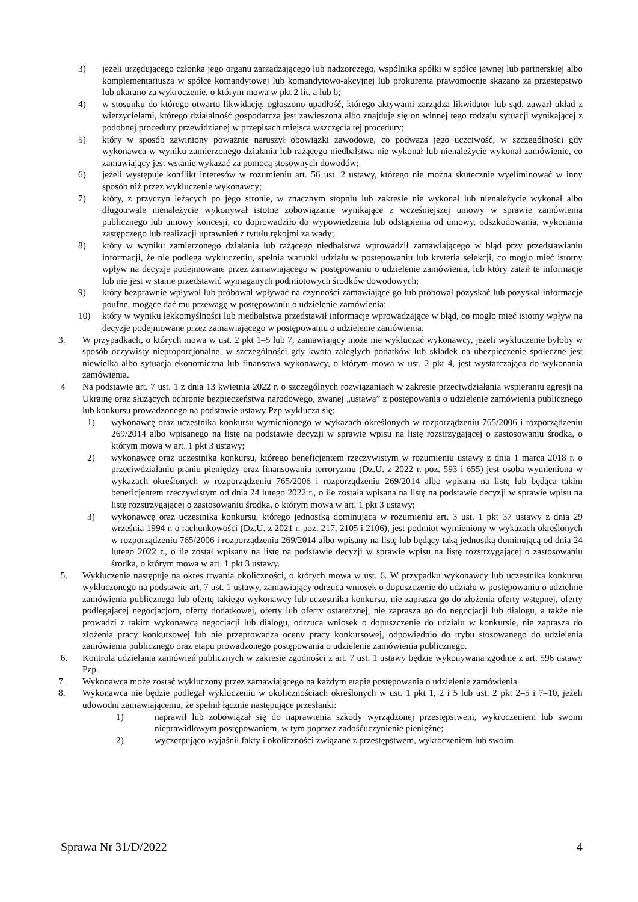3) jeżeli urzędującego członka jego organu zarządzającego lub nadzorczego, wspólnika spółki w spółce jawnej lub partnerskiej albo komplementariusza w spółce komandytowej lub komandytowo-akcyjnej lub prokurenta prawomocnie skazano za przestępstwo lub ukarano za wykroczenie, o którym mowa w pkt 2 lit. a lub b;
4) w stosunku do którego otwarto likwidację, ogłoszono upadłość, którego aktywami zarządza likwidator lub sąd, zawarł układ z wierzycielami, którego działalność gospodarcza jest zawieszona albo znajduje się on winnej tego rodzaju sytuacji wynikającej z podobnej procedury przewidzianej w przepisach miejsca wszczęcia tej procedury;
5) który w sposób zawiniony poważnie naruszył obowiązki zawodowe, co podważa jego uczciwość, w szczególności gdy wykonawca w wyniku zamierzonego działania lub rażącego niedbalstwa nie wykonał lub nienależycie wykonał zamówienie, co zamawiający jest wstanie wykazać za pomocą stosownych dowodów;
6) jeżeli występuje konflikt interesów w rozumieniu art. 56 ust. 2 ustawy, którego nie można skutecznie wyeliminować w inny sposób niż przez wykluczenie wykonawcy;
7) który, z przyczyn leżących po jego stronie, w znacznym stopniu lub zakresie nie wykonał lub nienależycie wykonał albo długotrwale nienależycie wykonywał istotne zobowiązanie wynikające z wcześniejszej umowy w sprawie zamówienia publicznego lub umowy koncesji, co doprowadziło do wypowiedzenia lub odstąpienia od umowy, odszkodowania, wykonania zastępczego lub realizacji uprawnień z tytułu rękojmi za wady;
8) który w wyniku zamierzonego działania lub rażącego niedbalstwa wprowadził zamawiającego w błąd przy przedstawianiu informacji, że nie podlega wykluczeniu, spełnia warunki udziału w postępowaniu lub kryteria selekcji, co mogło mieć istotny wpływ na decyzje podejmowane przez zamawiającego w postępowaniu o udzielenie zamówienia, lub który zataił te informacje lub nie jest w stanie przedstawić wymaganych podmiotowych środków dowodowych;
9) który bezprawnie wpływał lub próbował wpływać na czynności zamawiające go lub próbował pozyskać lub pozyskał informacje poufne, mogące dać mu przewagę w postępowaniu o udzielenie zamówienia;
10) który w wyniku lekkomyślności lub niedbalstwa przedstawił informacje wprowadzające w błąd, co mogło mieć istotny wpływ na decyzje podejmowane przez zamawiającego w postępowaniu o udzielenie zamówienia.
3. W przypadkach, o których mowa w ust. 2 pkt 1–5 lub 7, zamawiający może nie wykluczać wykonawcy, jeżeli wykluczenie byłoby w sposób oczywisty nieproporcjonalne, w szczególności gdy kwota zaległych podatków lub składek na ubezpieczenie społeczne jest niewielka albo sytuacja ekonomiczna lub finansowa wykonawcy, o którym mowa w ust. 2 pkt 4, jest wystarczająca do wykonania zamówienia.
4 Na podstawie art. 7 ust. 1 z dnia 13 kwietnia 2022 r. o szczególnych rozwiązaniach w zakresie przeciwdziałania wspieraniu agresji na Ukrainę oraz służących ochronie bezpieczeństwa narodowego, zwanej „ustawą” z postępowania o udzielenie zamówienia publicznego lub konkursu prowadzonego na podstawie ustawy Pzp wyklucza się:
1) wykonawcę oraz uczestnika konkursu wymienionego w wykazach określonych w rozporządzeniu 765/2006 i rozporządzeniu 269/2014 albo wpisanego na listę na podstawie decyzji w sprawie wpisu na listę rozstrzygającej o zastosowaniu środka, o którym mowa w art. 1 pkt 3 ustawy;
2) wykonawcę oraz uczestnika konkursu, którego beneficjentem rzeczywistym w rozumieniu ustawy z dnia 1 marca 2018 r. o przeciwdziałaniu praniu pieniędzy oraz finansowaniu terroryzmu (Dz.U. z 2022 r. poz. 593 i 655) jest osoba wymieniona w wykazach określonych w rozporządzeniu 765/2006 i rozporządzeniu 269/2014 albo wpisana na listę lub będąca takim beneficjentem rzeczywistym od dnia 24 lutego 2022 r., o ile została wpisana na listę na podstawie decyzji w sprawie wpisu na listę rozstrzygającej o zastosowaniu środka, o którym mowa w art. 1 pkt 3 ustawy;
3) wykonawcę oraz uczestnika konkursu, którego jednostką dominującą w rozumieniu art. 3 ust. 1 pkt 37 ustawy z dnia 29 września 1994 r. o rachunkowości (Dz.U. z 2021 r. poz. 217, 2105 i 2106), jest podmiot wymieniony w wykazach określonych w rozporządzeniu 765/2006 i rozporządzeniu 269/2014 albo wpisany na listę lub będący taką jednostką dominującą od dnia 24 lutego 2022 r., o ile został wpisany na listę na podstawie decyzji w sprawie wpisu na listę rozstrzygającej o zastosowaniu środka, o którym mowa w art. 1 pkt 3 ustawy.
5. Wykluczenie następuje na okres trwania okoliczności, o których mowa w ust. 6. W przypadku wykonawcy lub uczestnika konkursu wykluczonego na podstawie art. 7 ust. 1 ustawy, zamawiający odrzuca wniosek o dopuszczenie do udziału w postępowaniu o udzielnie zamówienia publicznego lub ofertę takiego wykonawcy lub uczestnika konkursu, nie zaprasza go do złożenia oferty wstępnej, oferty podlegającej negocjacjom, oferty dodatkowej, oferty lub oferty ostatecznej, nie zaprasza go do negocjacji lub dialogu, a także nie prowadzi z takim wykonawcą negocjacji lub dialogu, odrzuca wniosek o dopuszczenie do udziału w konkursie, nie zaprasza do złożenia pracy konkursowej lub nie przeprowadza oceny pracy konkursowej, odpowiednio do trybu stosowanego do udzielenia zamówienia publicznego oraz etapu prowadzonego postępowania o udzielenie zamówienia publicznego.
6. Kontrola udzielania zamówień publicznych w zakresie zgodności z art. 7 ust. 1 ustawy będzie wykonywana zgodnie z art. 596 ustawy Pzp.
7. Wykonawca może zostać wykluczony przez zamawiającego na każdym etapie postępowania o udzielenie zamówienia
8. Wykonawca nie będzie podlegał wykluczeniu w okolicznościach określonych w ust. 1 pkt 1, 2 i 5 lub ust. 2 pkt 2–5 i 7–10, jeżeli udowodni zamawiającemu, że spełnił łącznie następujące przesłanki:
1) naprawił lub zobowiązał się do naprawienia szkody wyrządzonej przestępstwem, wykroczeniem lub swoim nieprawidłowym postępowaniem, w tym poprzez zadośćuczynienie pieniężne;
2) wyczerpująco wyjaśnił fakty i okoliczności związane z przestępstwem, wykroczeniem lub swoim
Sprawa Nr 31/D/2022 4